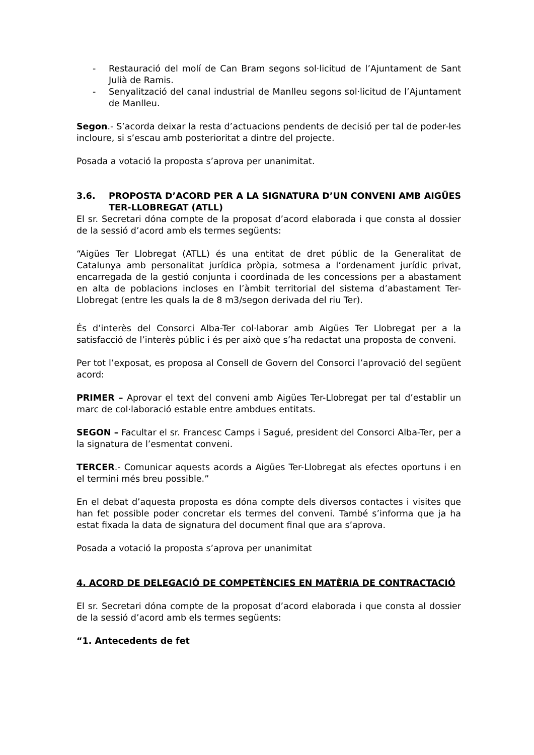- Restauració del molí de Can Bram segons sol·licitud de l’Ajuntament de Sant Julià de Ramis.
- Senyalització del canal industrial de Manlleu segons sol·licitud de l’Ajuntament de Manlleu.
Segon.- S’acorda deixar la resta d’actuacions pendents de decisió per tal de poder-les incloure, si s’escau amb posterioritat a dintre del projecte.
Posada a votació la proposta s’aprova per unanimitat.
3.6. PROPOSTA D’ACORD PER A LA SIGNATURA D’UN CONVENI AMB AIGÜES TER-LLOBREGAT (ATLL)
El sr. Secretari dóna compte de la proposat d’acord elaborada i que consta al dossier de la sessió d’acord amb els termes següents:
“Aigües Ter Llobregat (ATLL) és una entitat de dret públic de la Generalitat de Catalunya amb personalitat jurídica pròpia, sotmesa a l’ordenament jurídic privat, encarregada de la gestió conjunta i coordinada de les concessions per a abastament en alta de poblacions incloses en l’àmbit territorial del sistema d’abastament Ter-Llobregat (entre les quals la de 8 m3/segon derivada del riu Ter).
És d’interès del Consorci Alba-Ter col·laborar amb Aigües Ter Llobregat per a la satisfacció de l’interès públic i és per això que s’ha redactat una proposta de conveni.
Per tot l’exposat, es proposa al Consell de Govern del Consorci l’aprovació del següent acord:
PRIMER – Aprovar el text del conveni amb Aigües Ter-Llobregat per tal d’establir un marc de col·laboració estable entre ambdues entitats.
SEGON – Facultar el sr. Francesc Camps i Sagué, president del Consorci Alba-Ter, per a la signatura de l’esmentat conveni.
TERCER.- Comunicar aquests acords a Aigües Ter-Llobregat als efectes oportuns i en el termini més breu possible.”
En el debat d’aquesta proposta es dóna compte dels diversos contactes i visites que han fet possible poder concretar els termes del conveni. També s’informa que ja ha estat fixada la data de signatura del document final que ara s’aprova.
Posada a votació la proposta s’aprova per unanimitat
4. ACORD DE DELEGACIÓ DE COMPETÈNCIES EN MATÈRIA DE CONTRACTACIÓ
El sr. Secretari dóna compte de la proposat d’acord elaborada i que consta al dossier de la sessió d’acord amb els termes següents:
“1. Antecedents de fet